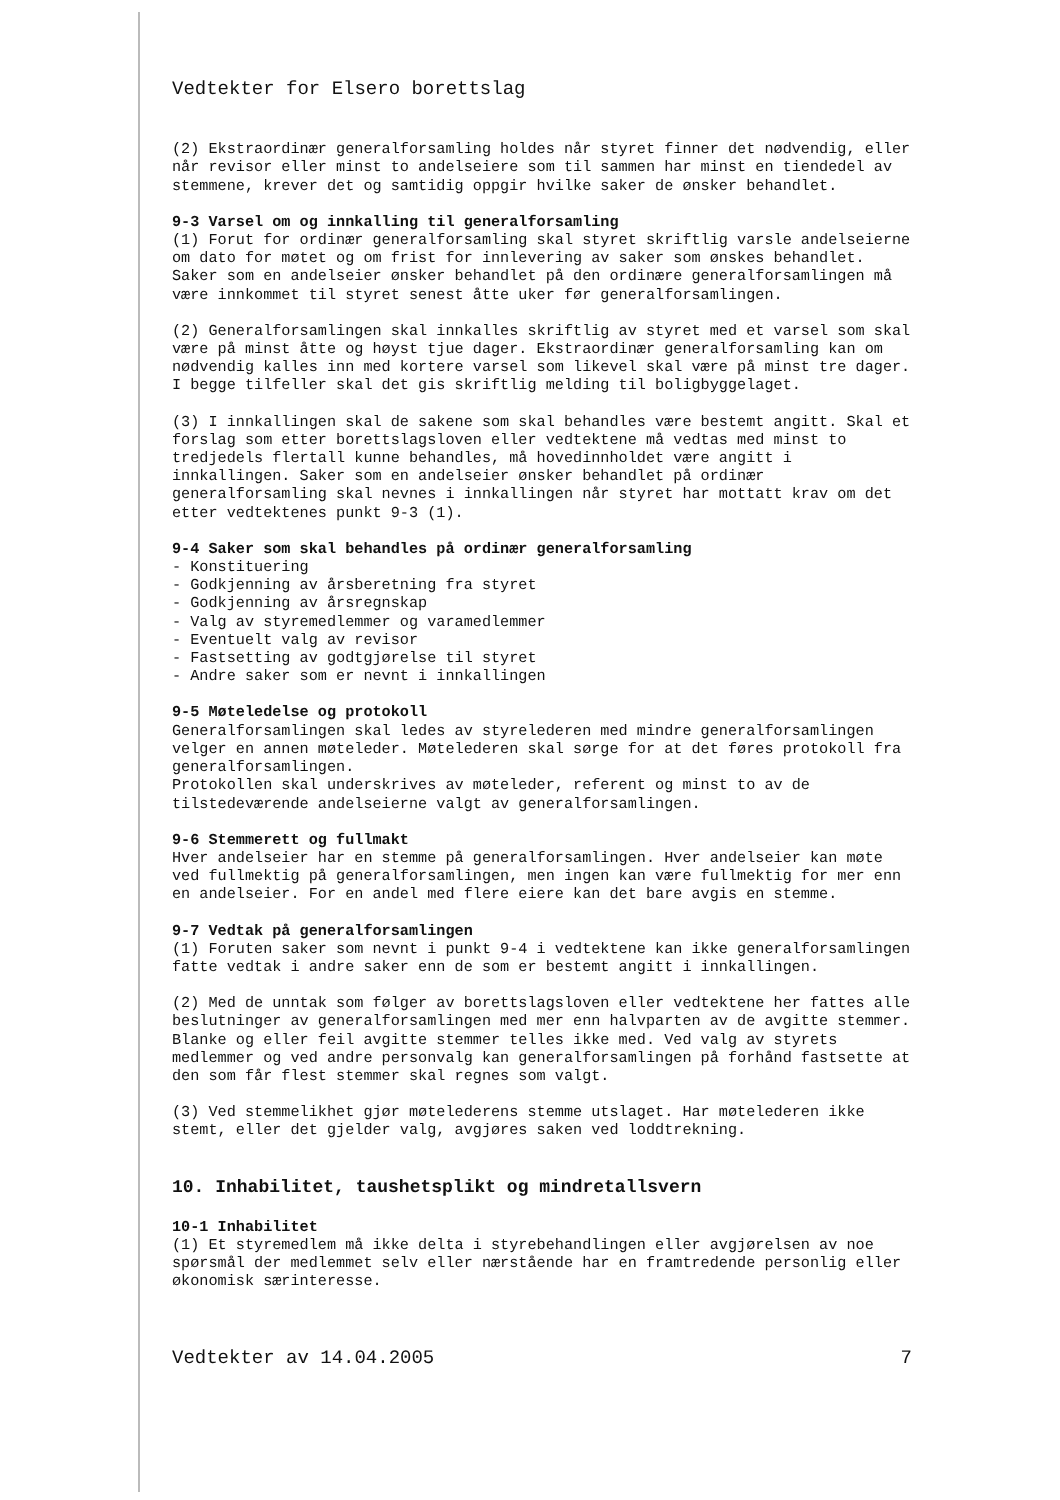Vedtekter for Elsero borettslag
(2) Ekstraordinær generalforsamling holdes når styret finner det nødvendig, eller når revisor eller minst to andelseiere som til sammen har minst en tiendedel av stemmene, krever det og samtidig oppgir hvilke saker de ønsker behandlet.
9-3 Varsel om og innkalling til generalforsamling
(1) Forut for ordinær generalforsamling skal styret skriftlig varsle andelseierne om dato for møtet og om frist for innlevering av saker som ønskes behandlet. Saker som en andelseier ønsker behandlet på den ordinære generalforsamlingen må være innkommet til styret senest åtte uker før generalforsamlingen.
(2) Generalforsamlingen skal innkalles skriftlig av styret med et varsel som skal være på minst åtte og høyst tjue dager. Ekstraordinær generalforsamling kan om nødvendig kalles inn med kortere varsel som likevel skal være på minst tre dager. I begge tilfeller skal det gis skriftlig melding til boligbyggelaget.
(3) I innkallingen skal de sakene som skal behandles være bestemt angitt. Skal et forslag som etter borettslagsloven eller vedtektene må vedtas med minst to tredjedels flertall kunne behandles, må hovedinnholdet være angitt i innkallingen. Saker som en andelseier ønsker behandlet på ordinær generalforsamling skal nevnes i innkallingen når styret har mottatt krav om det etter vedtektenes punkt 9-3 (1).
9-4 Saker som skal behandles på ordinær generalforsamling
- Konstituering
- Godkjenning av årsberetning fra styret
- Godkjenning av årsregnskap
- Valg av styremedlemmer og varamedlemmer
- Eventuelt valg av revisor
- Fastsetting av godtgjørelse til styret
- Andre saker som er nevnt i innkallingen
9-5 Møteledelse og protokoll
Generalforsamlingen skal ledes av styrelederen med mindre generalforsamlingen velger en annen møteleder. Møtelederen skal sørge for at det føres protokoll fra generalforsamlingen.
Protokollen skal underskrives av møteleder, referent og minst to av de tilstedeværende andelseierne valgt av generalforsamlingen.
9-6 Stemmerett og fullmakt
Hver andelseier har en stemme på generalforsamlingen. Hver andelseier kan møte ved fullmektig på generalforsamlingen, men ingen kan være fullmektig for mer enn en andelseier. For en andel med flere eiere kan det bare avgis en stemme.
9-7 Vedtak på generalforsamlingen
(1) Foruten saker som nevnt i punkt 9-4 i vedtektene kan ikke generalforsamlingen fatte vedtak i andre saker enn de som er bestemt angitt i innkallingen.
(2) Med de unntak som følger av borettslagsloven eller vedtektene her fattes alle beslutninger av generalforsamlingen med mer enn halvparten av de avgitte stemmer. Blanke og eller feil avgitte stemmer telles ikke med. Ved valg av styrets medlemmer og ved andre personvalg kan generalforsamlingen på forhånd fastsette at den som får flest stemmer skal regnes som valgt.
(3) Ved stemmelikhet gjør møtelederens stemme utslaget. Har møtelederen ikke stemt, eller det gjelder valg, avgjøres saken ved loddtrekning.
10. Inhabilitet, taushetsplikt og mindretallsvern
10-1 Inhabilitet
(1) Et styremedlem må ikke delta i styrebehandlingen eller avgjørelsen av noe spørsmål der medlemmet selv eller nærstående har en framtredende personlig eller økonomisk særinteresse.
Vedtekter av 14.04.2005 7